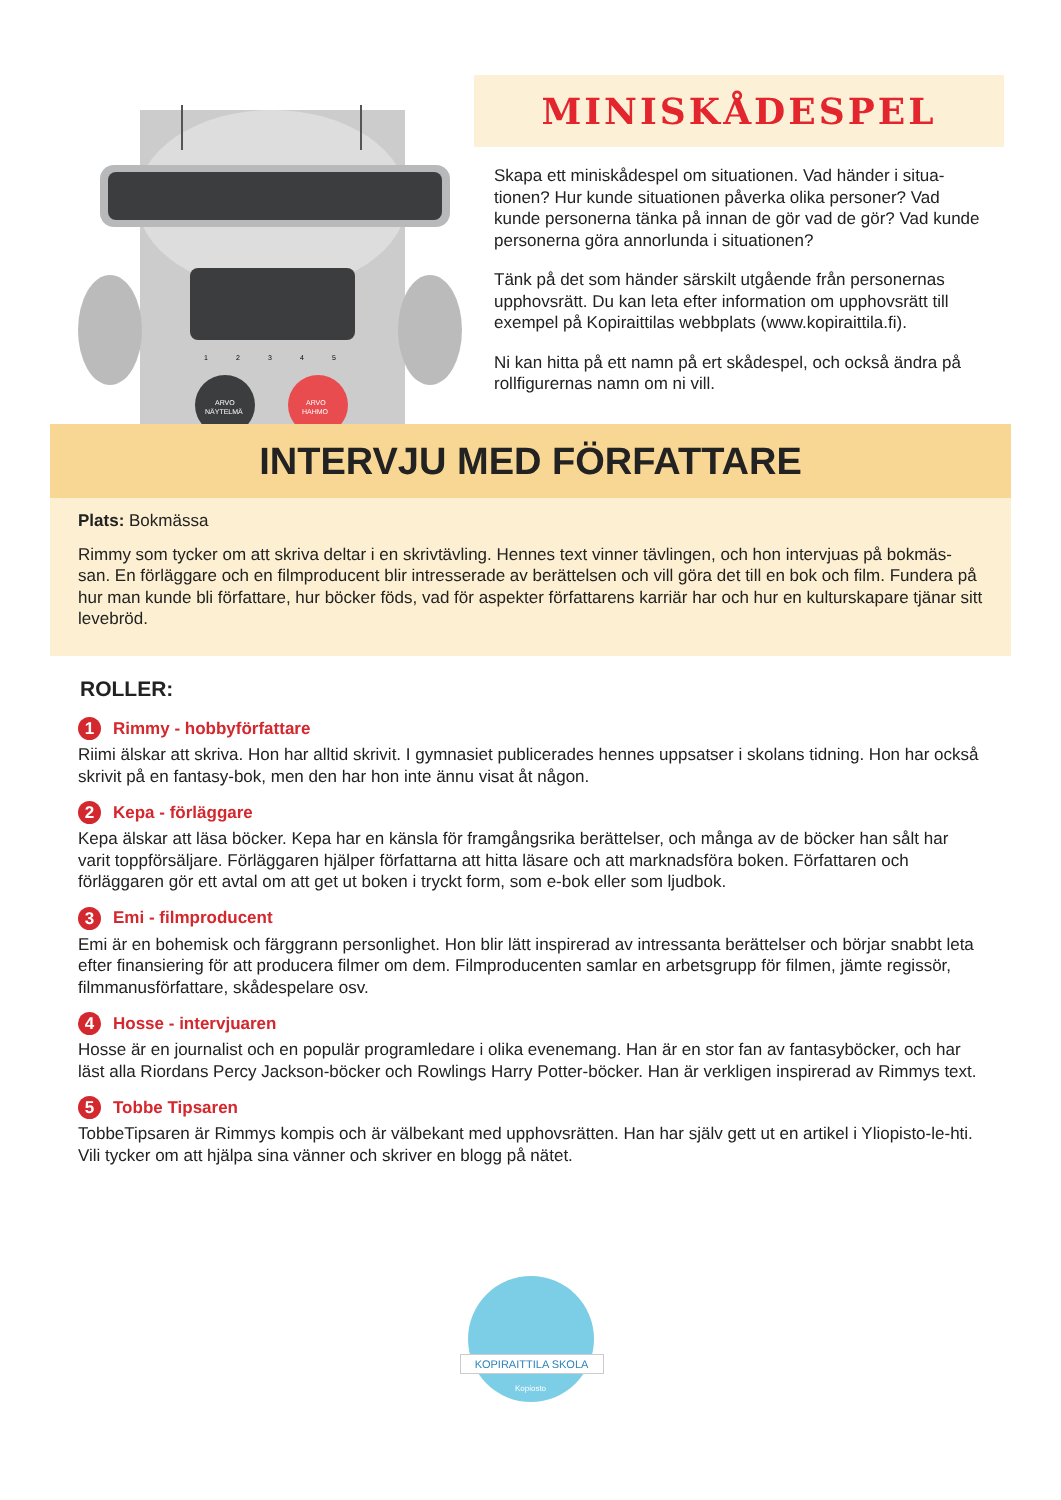1
2
3
4
5
ARVO
NÄYTELMÄ
ARVO
HAHMO
MINISKÅDESPEL
Skapa ett miniskådespel om situationen. Vad händer i situa-tionen? Hur kunde situationen påverka olika personer? Vad kunde personerna tänka på innan de gör vad de gör? Vad kunde personerna göra annorlunda i situationen?
Tänk på det som händer särskilt utgående från personernas upphovsrätt. Du kan leta efter information om upphovsrätt till exempel på Kopiraittilas webbplats (www.kopiraittila.fi).
Ni kan hitta på ett namn på ert skådespel, och också ändra på rollfigurernas namn om ni vill.
INTERVJU MED FÖRFATTARE
Plats: Bokmässa
Rimmy som tycker om att skriva deltar i en skrivtävling. Hennes text vinner tävlingen, och hon intervjuas på bokmäs-san. En förläggare och en filmproducent blir intresserade av berättelsen och vill göra det till en bok och film. Fundera på hur man kunde bli författare, hur böcker föds, vad för aspekter författarens karriär har och hur en kulturskapare tjänar sitt levebröd.
ROLLER:
1 Rimmy - hobbyförfattare
Riimi älskar att skriva. Hon har alltid skrivit. I gymnasiet publicerades hennes uppsatser i skolans tidning. Hon har också skrivit på en fantasy-bok, men den har hon inte ännu visat åt någon.
2 Kepa - förläggare
Kepa älskar att läsa böcker. Kepa har en känsla för framgångsrika berättelser, och många av de böcker han sålt har varit toppförsäljare. Förläggaren hjälper författarna att hitta läsare och att marknadsföra boken. Författaren och förläggaren gör ett avtal om att get ut boken i tryckt form, som e-bok eller som ljudbok.
3 Emi - filmproducent
Emi är en bohemisk och färggrann personlighet. Hon blir lätt inspirerad av intressanta berättelser och börjar snabbt leta efter finansiering för att producera filmer om dem. Filmproducenten samlar en arbetsgrupp för filmen, jämte regissör, filmmanusförfattare, skådespelare osv.
4 Hosse - intervjuaren
Hosse är en journalist och en populär programledare i olika evenemang. Han är en stor fan av fantasyböcker, och har läst alla Riordans Percy Jackson-böcker och Rowlings Harry Potter-böcker. Han är verkligen inspirerad av Rimmys text.
5 Tobbe Tipsaren
TobbeTipsaren är Rimmys kompis och är välbekant med upphovsrätten. Han har själv gett ut en artikel i Yliopisto-le-hti. Vili tycker om att hjälpa sina vänner och skriver en blogg på nätet.
KOPIRAITTILA SKOLA
Kopiosto